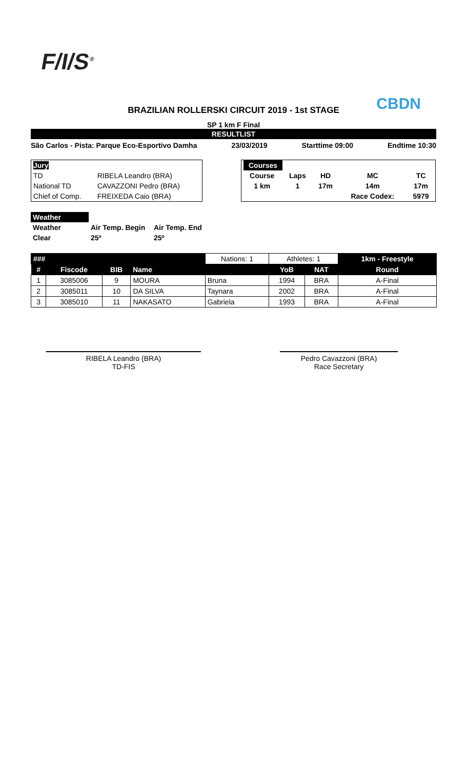F/I/S<sup>®</sup>
CBDN
BRAZILIAN ROLLERSKI CIRCUIT 2019 - 1st STAGE
SP 1 km F Final
RESULTLIST
São Carlos - Pista: Parque Eco-Esportivo Damha 23/03/2019 Starttime 09:00 Endtime 10:30
| Jury | |
| TD | RIBELA Leandro (BRA) |
| National TD | CAVAZZONI Pedro (BRA) |
| Chief of Comp. | FREIXEDA Caio (BRA) |
| Courses | | | | |
| Course | Laps | HD | MC | TC |
| 1 km | 1 | 17m | 14m | 17m |
| | | | Race Codex: | 5979 |
| Weather | | |
| Weather | Air Temp. Begin | Air Temp. End |
| Clear | 25º | 25º |
| ### | | | | Nations: 1 | Athletes: 1 | | 1km - Freestyle |
| # | Fiscode | BIB | Name | | YoB | NAT | Round |
| 1 | 3085006 | 9 | MOURA | Bruna | 1994 | BRA | A-Final |
| 2 | 3085011 | 10 | DA SILVA | Taynara | 2002 | BRA | A-Final |
| 3 | 3085010 | 11 | NAKASATO | Gabriela | 1993 | BRA | A-Final |
RIBELA Leandro (BRA)
TD-FIS
Pedro Cavazzoni (BRA)
Race Secretary